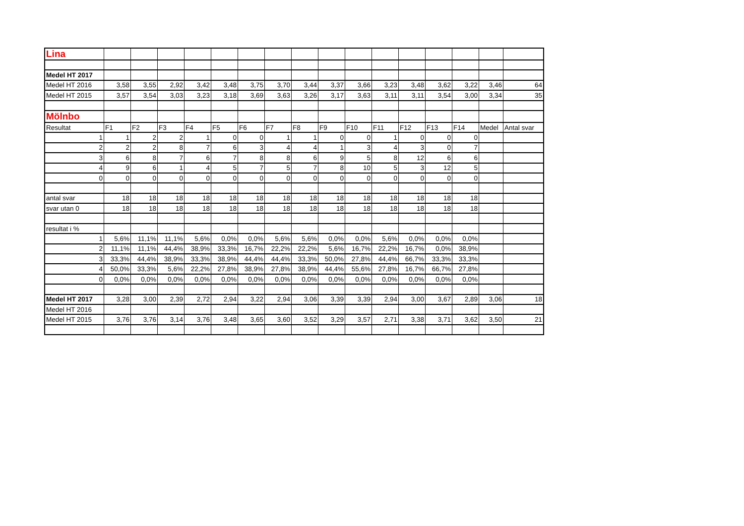| Lina | | | | | | | | | | | | | | | | |
| Medel HT 2017 | | | | | | | | | | | | | | | | |
| Medel HT 2016 | 3,58 | 3,55 | 2,92 | 3,42 | 3,48 | 3,75 | 3,70 | 3,44 | 3,37 | 3,66 | 3,23 | 3,48 | 3,62 | 3,22 | 3,46 | 64 |
| Medel HT 2015 | 3,57 | 3,54 | 3,03 | 3,23 | 3,18 | 3,69 | 3,63 | 3,26 | 3,17 | 3,63 | 3,11 | 3,11 | 3,54 | 3,00 | 3,34 | 35 |
| Mölnbo | | | | | | | | | | | | | | | | |
| Resultat | F1 | F2 | F3 | F4 | F5 | F6 | F7 | F8 | F9 | F10 | F11 | F12 | F13 | F14 | Medel | Antal svar |
| 1 | 1 | 2 | 2 | 1 | 0 | 0 | 1 | 1 | 0 | 0 | 1 | 0 | 0 | 0 | | |
| 2 | 2 | 2 | 8 | 7 | 6 | 3 | 4 | 4 | 1 | 3 | 4 | 3 | 0 | 7 | | |
| 3 | 6 | 8 | 7 | 6 | 7 | 8 | 8 | 6 | 9 | 5 | 8 | 12 | 6 | 6 | | |
| 4 | 9 | 6 | 1 | 4 | 5 | 7 | 5 | 7 | 8 | 10 | 5 | 3 | 12 | 5 | | |
| 0 | 0 | 0 | 0 | 0 | 0 | 0 | 0 | 0 | 0 | 0 | 0 | 0 | 0 | 0 | | |
| antal svar | 18 | 18 | 18 | 18 | 18 | 18 | 18 | 18 | 18 | 18 | 18 | 18 | 18 | 18 | | |
| svar utan 0 | 18 | 18 | 18 | 18 | 18 | 18 | 18 | 18 | 18 | 18 | 18 | 18 | 18 | 18 | | |
| resultat i % | | | | | | | | | | | | | | | | |
| 1 | 5,6% | 11,1% | 11,1% | 5,6% | 0,0% | 0,0% | 5,6% | 5,6% | 0,0% | 0,0% | 5,6% | 0,0% | 0,0% | 0,0% | | |
| 2 | 11,1% | 11,1% | 44,4% | 38,9% | 33,3% | 16,7% | 22,2% | 22,2% | 5,6% | 16,7% | 22,2% | 16,7% | 0,0% | 38,9% | | |
| 3 | 33,3% | 44,4% | 38,9% | 33,3% | 38,9% | 44,4% | 44,4% | 33,3% | 50,0% | 27,8% | 44,4% | 66,7% | 33,3% | 33,3% | | |
| 4 | 50,0% | 33,3% | 5,6% | 22,2% | 27,8% | 38,9% | 27,8% | 38,9% | 44,4% | 55,6% | 27,8% | 16,7% | 66,7% | 27,8% | | |
| 0 | 0,0% | 0,0% | 0,0% | 0,0% | 0,0% | 0,0% | 0,0% | 0,0% | 0,0% | 0,0% | 0,0% | 0,0% | 0,0% | 0,0% | | |
| Medel HT 2017 | 3,28 | 3,00 | 2,39 | 2,72 | 2,94 | 3,22 | 2,94 | 3,06 | 3,39 | 3,39 | 2,94 | 3,00 | 3,67 | 2,89 | 3,06 | 18 |
| Medel HT 2016 | | | | | | | | | | | | | | | | |
| Medel HT 2015 | 3,76 | 3,76 | 3,14 | 3,76 | 3,48 | 3,65 | 3,60 | 3,52 | 3,29 | 3,57 | 2,71 | 3,38 | 3,71 | 3,62 | 3,50 | 21 |